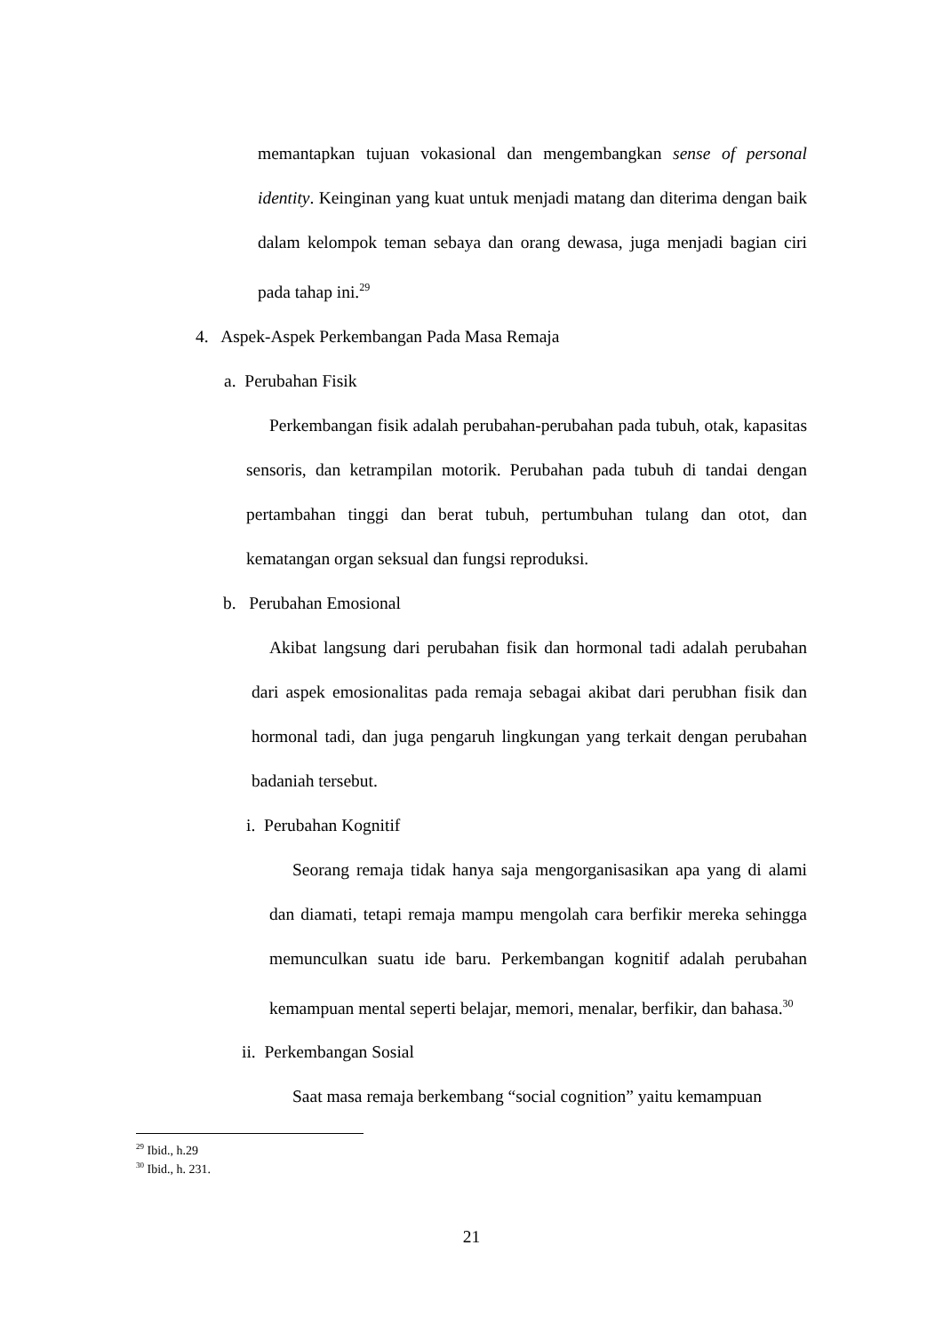memantapkan tujuan vokasional dan mengembangkan sense of personal identity. Keinginan yang kuat untuk menjadi matang dan diterima dengan baik dalam kelompok teman sebaya dan orang dewasa, juga menjadi bagian ciri pada tahap ini.<sup>29</sup>
4. Aspek-Aspek Perkembangan Pada Masa Remaja
a. Perubahan Fisik
Perkembangan fisik adalah perubahan-perubahan pada tubuh, otak, kapasitas sensoris, dan ketrampilan motorik. Perubahan pada tubuh di tandai dengan pertambahan tinggi dan berat tubuh, pertumbuhan tulang dan otot, dan kematangan organ seksual dan fungsi reproduksi.
b. Perubahan Emosional
Akibat langsung dari perubahan fisik dan hormonal tadi adalah perubahan dari aspek emosionalitas pada remaja sebagai akibat dari perubhan fisik dan hormonal tadi, dan juga pengaruh lingkungan yang terkait dengan perubahan badaniah tersebut.
i. Perubahan Kognitif
Seorang remaja tidak hanya saja mengorganisasikan apa yang di alami dan diamati, tetapi remaja mampu mengolah cara berfikir mereka sehingga memunculkan suatu ide baru. Perkembangan kognitif adalah perubahan kemampuan mental seperti belajar, memori, menalar, berfikir, dan bahasa.<sup>30</sup>
ii. Perkembangan Sosial
Saat masa remaja berkembang “social cognition” yaitu kemampuan
<sup>29</sup> Ibid., h.29
<sup>30</sup> Ibid., h. 231.
21